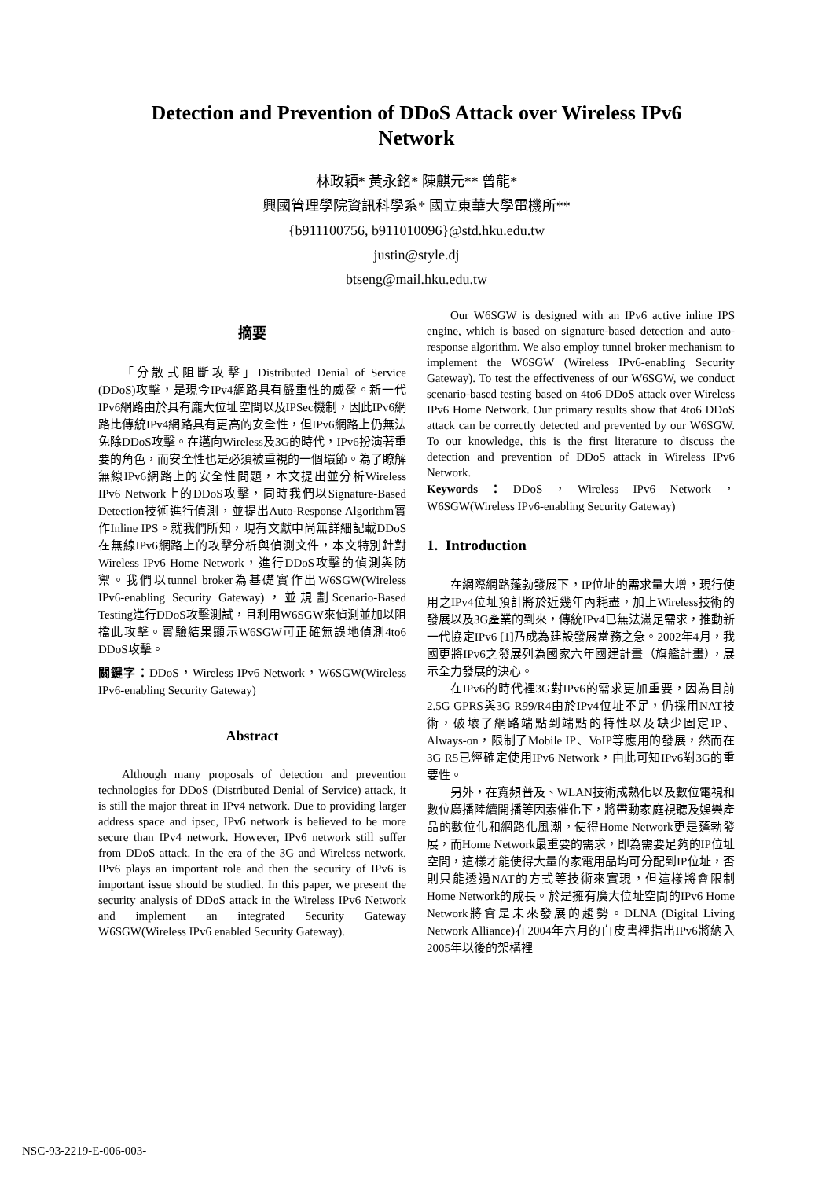Detection and Prevention of DDoS Attack over Wireless IPv6
Network
林政穎* 黃永銘* 陳麒元** 曾龍*
興國管理學院資訊科學系* 國立東華大學電機所**
{b911100756, b911010096}@std.hku.edu.tw
justin@style.dj
btseng@mail.hku.edu.tw
摘要
「分散式阻斷攻擊」Distributed Denial of Service (DDoS)攻擊，是現今IPv4網路具有嚴重性的威脅。新一代IPv6網路由於具有龐大位址空間以及IPSec機制，因此IPv6網路比傳統IPv4網路具有更高的安全性，但IPv6網路上仍無法免除DDoS攻擊。在邁向Wireless及3G的時代，IPv6扮演著重要的角色，而安全性也是必須被重視的一個環節。為了瞭解無線IPv6網路上的安全性問題，本文提出並分析Wireless IPv6 Network上的DDoS攻擊，同時我們以Signature-Based Detection技術進行偵測，並提出Auto-Response Algorithm實作Inline IPS。就我們所知，現有文獻中尚無詳細記載DDoS在無線IPv6網路上的攻擊分析與偵測文件，本文特別針對Wireless IPv6 Home Network，進行DDoS攻擊的偵測與防禦。我們以tunnel broker為基礎實作出W6SGW(Wireless IPv6-enabling Security Gateway)，並規劃Scenario-Based Testing進行DDoS攻擊測試，且利用W6SGW來偵測並加以阻擋此攻擊。實驗結果顯示W6SGW可正確無誤地偵測4to6 DDoS攻擊。
關鍵字：DDoS，Wireless IPv6 Network，W6SGW(Wireless IPv6-enabling Security Gateway)
Abstract
Although many proposals of detection and prevention technologies for DDoS (Distributed Denial of Service) attack, it is still the major threat in IPv4 network. Due to providing larger address space and ipsec, IPv6 network is believed to be more secure than IPv4 network. However, IPv6 network still suffer from DDoS attack. In the era of the 3G and Wireless network, IPv6 plays an important role and then the security of IPv6 is important issue should be studied. In this paper, we present the security analysis of DDoS attack in the Wireless IPv6 Network and implement an integrated Security Gateway W6SGW(Wireless IPv6 enabled Security Gateway).
Our W6SGW is designed with an IPv6 active inline IPS engine, which is based on signature-based detection and auto-response algorithm. We also employ tunnel broker mechanism to implement the W6SGW (Wireless IPv6-enabling Security Gateway). To test the effectiveness of our W6SGW, we conduct scenario-based testing based on 4to6 DDoS attack over Wireless IPv6 Home Network. Our primary results show that 4to6 DDoS attack can be correctly detected and prevented by our W6SGW. To our knowledge, this is the first literature to discuss the detection and prevention of DDoS attack in Wireless IPv6 Network.
Keywords：DDoS，Wireless IPv6 Network，W6SGW(Wireless IPv6-enabling Security Gateway)
1. Introduction
在網際網路蓬勃發展下，IP位址的需求量大增，現行使用之IPv4位址預計將於近幾年內耗盡，加上Wireless技術的發展以及3G產業的到來，傳統IPv4已無法滿足需求，推動新一代協定IPv6 [1]乃成為建設發展當務之急。2002年4月，我國更將IPv6之發展列為國家六年國建計畫（旗艦計畫），展示全力發展的決心。
在IPv6的時代裡3G對IPv6的需求更加重要，因為目前2.5G GPRS與3G R99/R4由於IPv4位址不足，仍採用NAT技術，破壞了網路端點到端點的特性以及缺少固定IP、Always-on，限制了Mobile IP、VoIP等應用的發展，然而在3G R5已經確定使用IPv6 Network，由此可知IPv6對3G的重要性。
另外，在寬頻普及、WLAN技術成熟化以及數位電視和數位廣播陸續開播等因素催化下，將帶動家庭視聽及娛樂產品的數位化和網路化風潮，使得Home Network更是蓬勃發展，而Home Network最重要的需求，即為需要足夠的IP位址空間，這樣才能使得大量的家電用品均可分配到IP位址，否則只能透過NAT的方式等技術來實現，但這樣將會限制Home Network的成長。於是擁有廣大位址空間的IPv6 Home Network將會是未來發展的趨勢。DLNA (Digital Living Network Alliance)在2004年六月的白皮書裡指出IPv6將納入2005年以後的架構裡
NSC-93-2219-E-006-003-